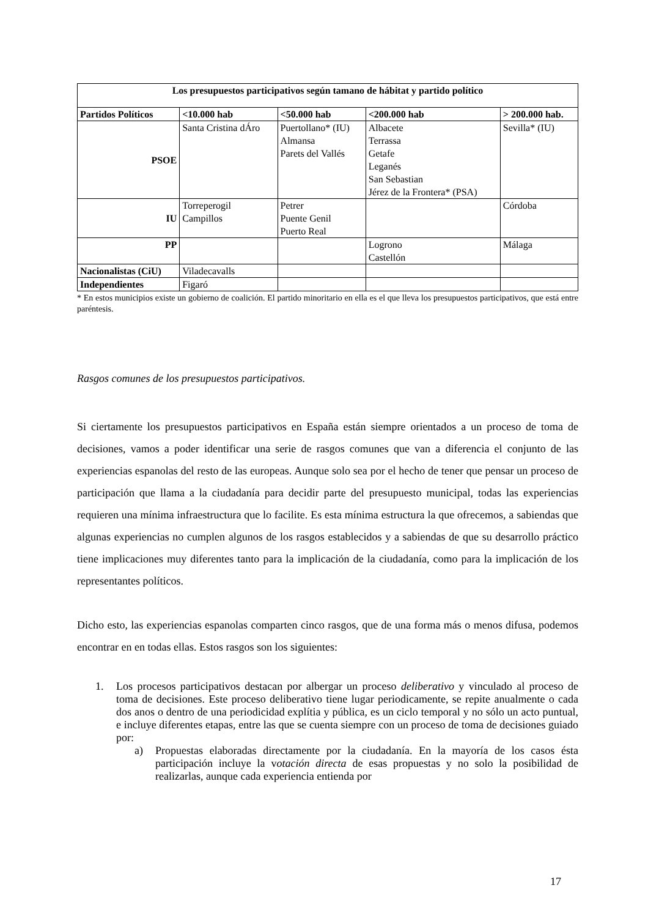| Los presupuestos participativos según tamano de hábitat y partido político | | | | |
| --- | --- | --- | --- | --- |
| Partidos Políticos | <10.000 hab | <50.000 hab | <200.000 hab | > 200.000 hab. |
| PSOE | Santa Cristina dÁro | Puertollano* (IU) Almansa Parets del Vallés | Albacete Terrassa Getafe Leganés San Sebastian Jérez de la Frontera* (PSA) | Sevilla* (IU) |
| IU | Torreperogil Campillos | Petrer Puente Genil Puerto Real | | Córdoba |
| PP | | | Logrono Castellón | Málaga |
| Nacionalistas (CiU) | Viladecavalls | | | |
| Independientes | Figaró | | | |
* En estos municipios existe un gobierno de coalición. El partido minoritario en ella es el que lleva los presupuestos participativos, que está entre paréntesis.
Rasgos comunes de los presupuestos participativos.
Si ciertamente los presupuestos participativos en España están siempre orientados a un proceso de toma de decisiones, vamos a poder identificar una serie de rasgos comunes que van a diferencia el conjunto de las experiencias espanolas del resto de las europeas. Aunque solo sea por el hecho de tener que pensar un proceso de participación que llama a la ciudadanía para decidir parte del presupuesto municipal, todas las experiencias requieren una mínima infraestructura que lo facilite. Es esta mínima estructura la que ofrecemos, a sabiendas que algunas experiencias no cumplen algunos de los rasgos establecidos y a sabiendas de que su desarrollo práctico tiene implicaciones muy diferentes tanto para la implicación de la ciudadanía, como para la implicación de los representantes políticos.
Dicho esto, las experiencias espanolas comparten cinco rasgos, que de una forma más o menos difusa, podemos encontrar en en todas ellas. Estos rasgos son los siguientes:
1. Los procesos participativos destacan por albergar un proceso deliberativo y vinculado al proceso de toma de decisiones. Este proceso deliberativo tiene lugar periodicamente, se repite anualmente o cada dos anos o dentro de una periodicidad explítia y pública, es un ciclo temporal y no sólo un acto puntual, e incluye diferentes etapas, entre las que se cuenta siempre con un proceso de toma de decisiones guiado por:
a) Propuestas elaboradas directamente por la ciudadanía. En la mayoría de los casos ésta participación incluye la votación directa de esas propuestas y no solo la posibilidad de realizarlas, aunque cada experiencia entienda por
17